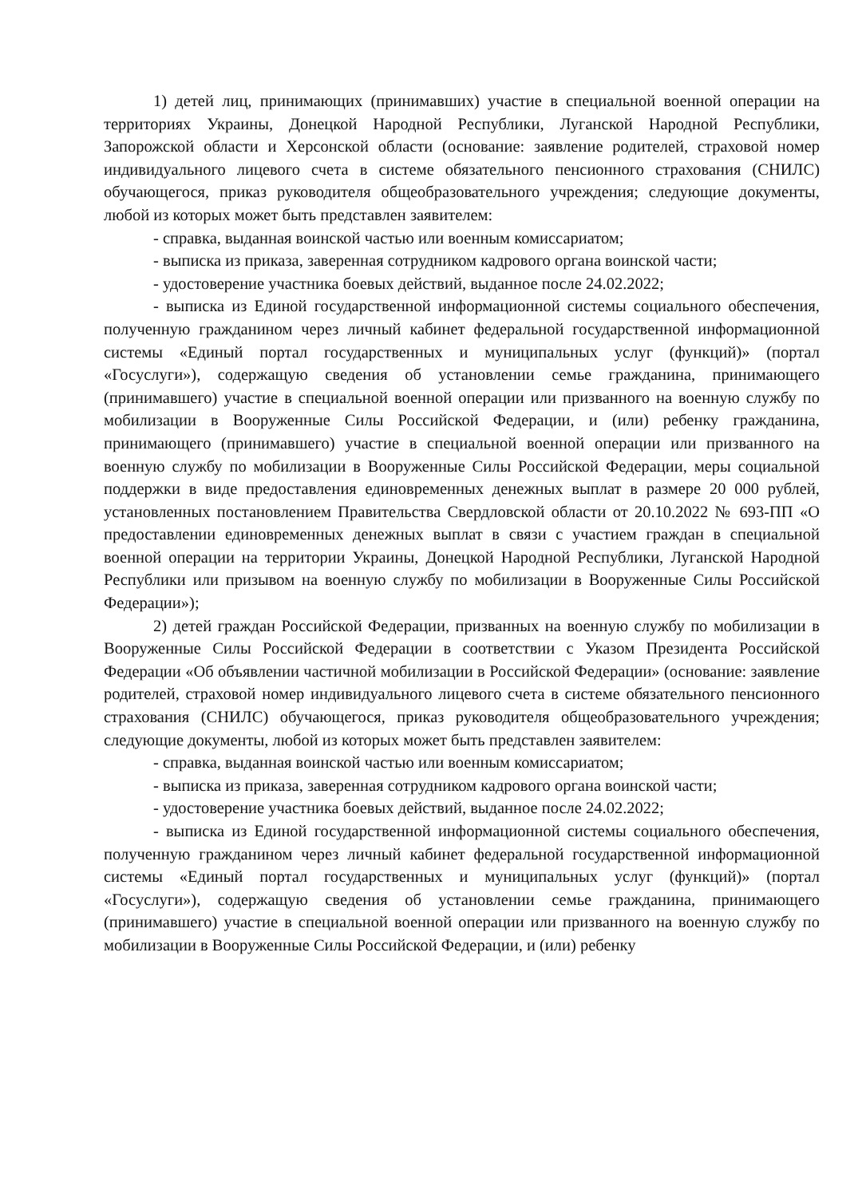1) детей лиц, принимающих (принимавших) участие в специальной военной операции на территориях Украины, Донецкой Народной Республики, Луганской Народной Республики, Запорожской области и Херсонской области (основание: заявление родителей, страховой номер индивидуального лицевого счета в системе обязательного пенсионного страхования (СНИЛС) обучающегося, приказ руководителя общеобразовательного учреждения; следующие документы, любой из которых может быть представлен заявителем:
- справка, выданная воинской частью или военным комиссариатом;
- выписка из приказа, заверенная сотрудником кадрового органа воинской части;
- удостоверение участника боевых действий, выданное после 24.02.2022;
- выписка из Единой государственной информационной системы социального обеспечения, полученную гражданином через личный кабинет федеральной государственной информационной системы «Единый портал государственных и муниципальных услуг (функций)» (портал «Госуслуги»), содержащую сведения об установлении семье гражданина, принимающего (принимавшего) участие в специальной военной операции или призванного на военную службу по мобилизации в Вооруженные Силы Российской Федерации, и (или) ребенку гражданина, принимающего (принимавшего) участие в специальной военной операции или призванного на военную службу по мобилизации в Вооруженные Силы Российской Федерации, меры социальной поддержки в виде предоставления единовременных денежных выплат в размере 20 000 рублей, установленных постановлением Правительства Свердловской области от 20.10.2022 № 693-ПП «О предоставлении единовременных денежных выплат в связи с участием граждан в специальной военной операции на территории Украины, Донецкой Народной Республики, Луганской Народной Республики или призывом на военную службу по мобилизации в Вооруженные Силы Российской Федерации»);
2) детей граждан Российской Федерации, призванных на военную службу по мобилизации в Вооруженные Силы Российской Федерации в соответствии с Указом Президента Российской Федерации «Об объявлении частичной мобилизации в Российской Федерации» (основание: заявление родителей, страховой номер индивидуального лицевого счета в системе обязательного пенсионного страхования (СНИЛС) обучающегося, приказ руководителя общеобразовательного учреждения; следующие документы, любой из которых может быть представлен заявителем:
- справка, выданная воинской частью или военным комиссариатом;
- выписка из приказа, заверенная сотрудником кадрового органа воинской части;
- удостоверение участника боевых действий, выданное после 24.02.2022;
- выписка из Единой государственной информационной системы социального обеспечения, полученную гражданином через личный кабинет федеральной государственной информационной системы «Единый портал государственных и муниципальных услуг (функций)» (портал «Госуслуги»), содержащую сведения об установлении семье гражданина, принимающего (принимавшего) участие в специальной военной операции или призванного на военную службу по мобилизации в Вооруженные Силы Российской Федерации, и (или) ребенку